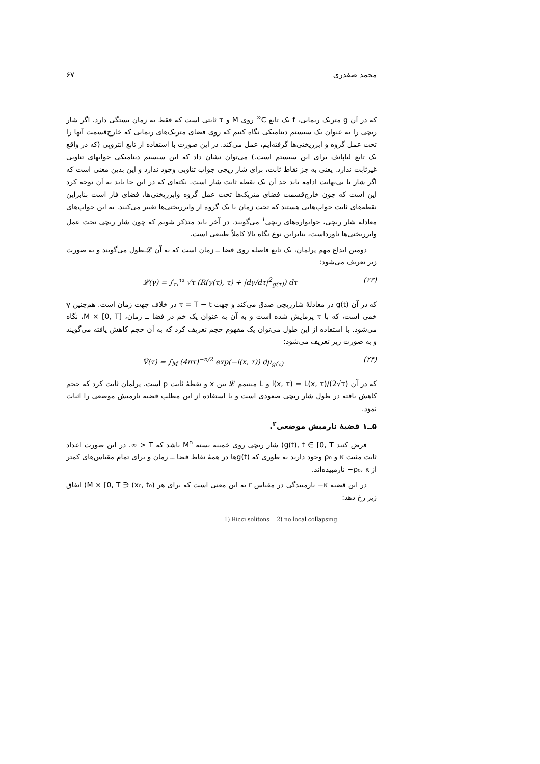محمد صفدری ۶۷
که در آن g متریک ریمانی، f یک تابع C<sup>∞</sup> روی M و τ ثابتی است که فقط به زمان بستگی دارد. اگر شار ریچی را به عنوان یک سیستم دینامیکی نگاه کنیم که روی فضای متریک‌های ریمانی که خارج‌قسمت آنها را تحت عمل گروه و ابرریختی‌ها گرفته‌ایم، عمل می‌کند. در این صورت با استفاده از تابع انتروپی (که در واقع یک تابع لیاپانف برای این سیستم است.) می‌توان نشان داد که این سیستم دینامیکی جوابهای تناوبی غیرثابت ندارد. یعنی به جز نقاط ثابت، برای شار ریچی جواب تناوبی وجود ندارد و این بدین معنی است که اگر شار تا بی‌نهایت ادامه یابد حد آن یک نقطه ثابت شار است. نکته‌ای که در این جا باید به آن توجه کرد این است که چون خارج‌قسمت فضای متریک‌ها تحت عمل گروه وابرریختی‌ها، فضای فاز است بنابراین نقطه‌های ثابت جواب‌هایی هستند که تحت زمان با یک گروه از وابرریختی‌ها تغییر می‌کنند. به این جواب‌های معادله شار ریچی، جوابواره‌های ریچی<sup>۱</sup> می‌گویند. در آخر باید متذکر شویم که چون شار ریچی تحت عمل وابرریختی‌ها ناورداست، بنابراین نوع نگاه بالا کاملاً طبیعی است.
دومین ابداع مهم پرلمان، یک تابع فاصله روی فضا ــ زمان است که به آن 𝓛ـطول می‌گویند و به صورت زیر تعریف می‌شود:
𝓛(γ) = ∫<sub>τ₁</sub><sup>τ₂</sup> √τ (R(γ(τ), τ) + |dγ/dτ|<sup>2</sup><sub>g(τ)</sub>) dτ (۲۳)
که در آن g(t) در معادلهٔ شارریچی صدق می‌کند و جهت τ = T − t در خلاف جهت زمان است. هم‌چنین γ خمی است، که با τ پرمایش شده است و به آن به عنوان یک خم در فضا ــ زمان، M × [0, T]، نگاه می‌شود. با استفاده از این طول می‌توان یک مفهوم حجم تعریف کرد که به آن حجم کاهش یافته می‌گویند و به صورت زیر تعریف می‌شود:
Ṽ(τ) = ∫<sub>M</sub> (4πτ)<sup>−n/2</sup> exp(−l(x, τ)) dμ<sub>g(τ)</sub> (۲۴)
که در آن l(x, τ) = L(x, τ)/(2√τ) و L مینیمم 𝓛 بین x و نقطهٔ ثابت p است. پرلمان ثابت کرد که حجم کاهش یافته در طول شار ریچی صعودی است و با استفاده از این مطلب قضیه نارمبش موضعی را اثبات نمود.
۵ــ۱ قضیهٔ نارمبش موضعی<sup>۲</sup>.
فرض کنید g(t), t ∈ [0, T) شار ریچی روی خمینه بسته M<sup>n</sup> باشد که T < ∞. در این صورت اعداد ثابت مثبت κ و ρ₀ وجود دارند به طوری که g(t)ها در همهٔ نقاط فضا ــ زمان و برای تمام مقیاس‌های کمتر از ρ₀، κ− نارمبیده‌اند.
در این قضیه κ− نارمبیدگی در مقیاس r به این معنی است که برای هر (x₀, t₀) ∈ M × [0, T) اتفاق زیر رخ دهد:
1) Ricci solitons 2) no local collapsing